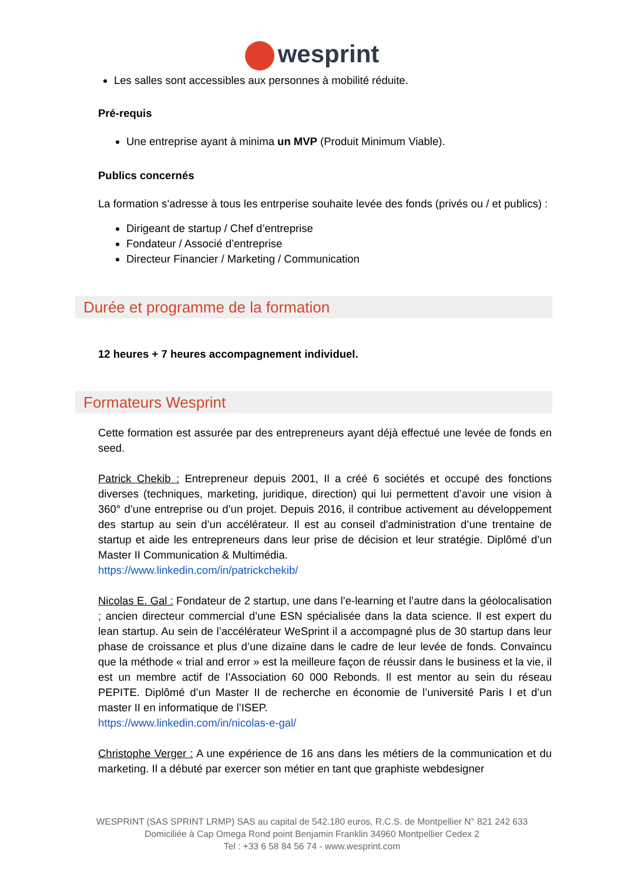wesprint
Les salles sont accessibles aux personnes à mobilité réduite.
Pré-requis
Une entreprise ayant à minima un MVP (Produit Minimum Viable).
Publics concernés
La formation s’adresse à tous les entrperise souhaite levée des fonds (privés ou / et publics) :
Dirigeant de startup / Chef d’entreprise
Fondateur / Associé d’entreprise
Directeur Financier / Marketing / Communication
Durée et programme de la formation
12 heures + 7 heures accompagnement individuel.
Formateurs Wesprint
Cette formation est assurée par des entrepreneurs ayant déjà effectué une levée de fonds en seed.
Patrick Chekib : Entrepreneur depuis 2001, Il a créé 6 sociétés et occupé des fonctions diverses (techniques, marketing, juridique, direction) qui lui permettent d’avoir une vision à 360° d’une entreprise ou d’un projet. Depuis 2016, il contribue activement au développement des startup au sein d’un accélérateur. Il est au conseil d'administration d’une trentaine de startup et aide les entrepreneurs dans leur prise de décision et leur stratégie. Diplômé d’un Master II Communication & Multimédia.
https://www.linkedin.com/in/patrickchekib/
Nicolas E. Gal : Fondateur de 2 startup, une dans l’e-learning et l’autre dans la géolocalisation ; ancien directeur commercial d’une ESN spécialisée dans la data science. Il est expert du lean startup. Au sein de l’accélérateur WeSprint il a accompagné plus de 30 startup dans leur phase de croissance et plus d’une dizaine dans le cadre de leur levée de fonds. Convaincu que la méthode « trial and error » est la meilleure façon de réussir dans le business et la vie, il est un membre actif de l’Association 60 000 Rebonds. Il est mentor au sein du réseau PEPITE. Diplômé d’un Master II de recherche en économie de l’université Paris I et d’un master II en informatique de l’ISEP.
https://www.linkedin.com/in/nicolas-e-gal/
Christophe Verger : A une expérience de 16 ans dans les métiers de la communication et du marketing. Il a débuté par exercer son métier en tant que graphiste webdesigner
WESPRINT (SAS SPRINT LRMP) SAS au capital de 542.180 euros, R.C.S. de Montpellier N° 821 242 633
Domiciliée à Cap Omega Rond point Benjamin Franklin 34960 Montpellier Cedex 2
Tel : +33 6 58 84 56 74 - www.wesprint.com